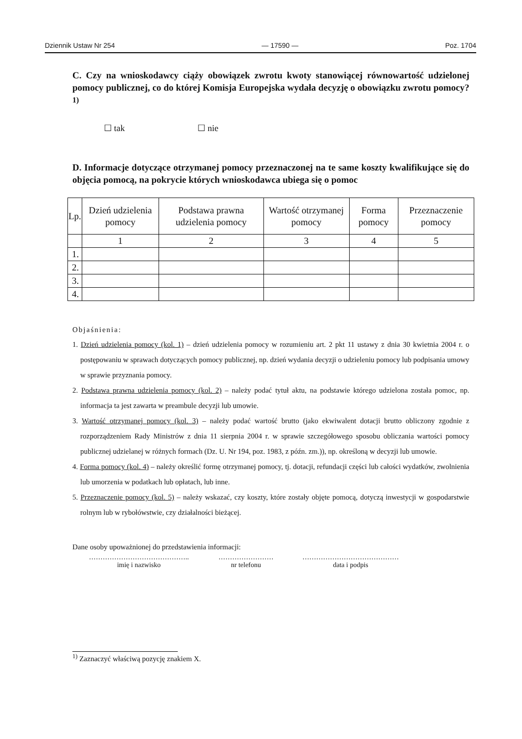Dziennik Ustaw Nr 254 — 17590 — Poz. 1704
C. Czy na wnioskodawcy ciąży obowiązek zwrotu kwoty stanowiącej równowartość udzielonej pomocy publicznej, co do której Komisja Europejska wydała decyzję o obowiązku zwrotu pomocy?<sup>1)</sup>
☐ tak ☐ nie
D. Informacje dotyczące otrzymanej pomocy przeznaczonej na te same koszty kwalifikujące się do objęcia pomocą, na pokrycie których wnioskodawca ubiega się o pomoc
| Lp. | Dzień udzielenia pomocy | Podstawa prawna udzielenia pomocy | Wartość otrzymanej pomocy | Forma pomocy | Przeznaczenie pomocy |
| --- | --- | --- | --- | --- | --- |
| | 1 | 2 | 3 | 4 | 5 |
| 1. | | | | | |
| 2. | | | | | |
| 3. | | | | | |
| 4. | | | | | |
Objaśnienia:
1. Dzień udzielenia pomocy (kol. 1) – dzień udzielenia pomocy w rozumieniu art. 2 pkt 11 ustawy z dnia 30 kwietnia 2004 r. o postępowaniu w sprawach dotyczących pomocy publicznej, np. dzień wydania decyzji o udzieleniu pomocy lub podpisania umowy w sprawie przyznania pomocy.
2. Podstawa prawna udzielenia pomocy (kol. 2) – należy podać tytuł aktu, na podstawie którego udzielona została pomoc, np. informacja ta jest zawarta w preambule decyzji lub umowie.
3. Wartość otrzymanej pomocy (kol. 3) – należy podać wartość brutto (jako ekwiwalent dotacji brutto obliczony zgodnie z rozporządzeniem Rady Ministrów z dnia 11 sierpnia 2004 r. w sprawie szczegółowego sposobu obliczania wartości pomocy publicznej udzielanej w różnych formach (Dz. U. Nr 194, poz. 1983, z późn. zm.)), np. określoną w decyzji lub umowie.
4. Forma pomocy (kol. 4) – należy określić formę otrzymanej pomocy, tj. dotacji, refundacji części lub całości wydatków, zwolnienia lub umorzenia w podatkach lub opłatach, lub inne.
5. Przeznaczenie pomocy (kol. 5) – należy wskazać, czy koszty, które zostały objęte pomocą, dotyczą inwestycji w gospodarstwie rolnym lub w rybołówstwie, czy działalności bieżącej.
Dane osoby upoważnionej do przedstawienia informacji:
……………………………………..
imię i nazwisko
……………………
nr telefonu
……………………………………
data i podpis
<sup>1)</sup> Zaznaczyć właściwą pozycję znakiem X.